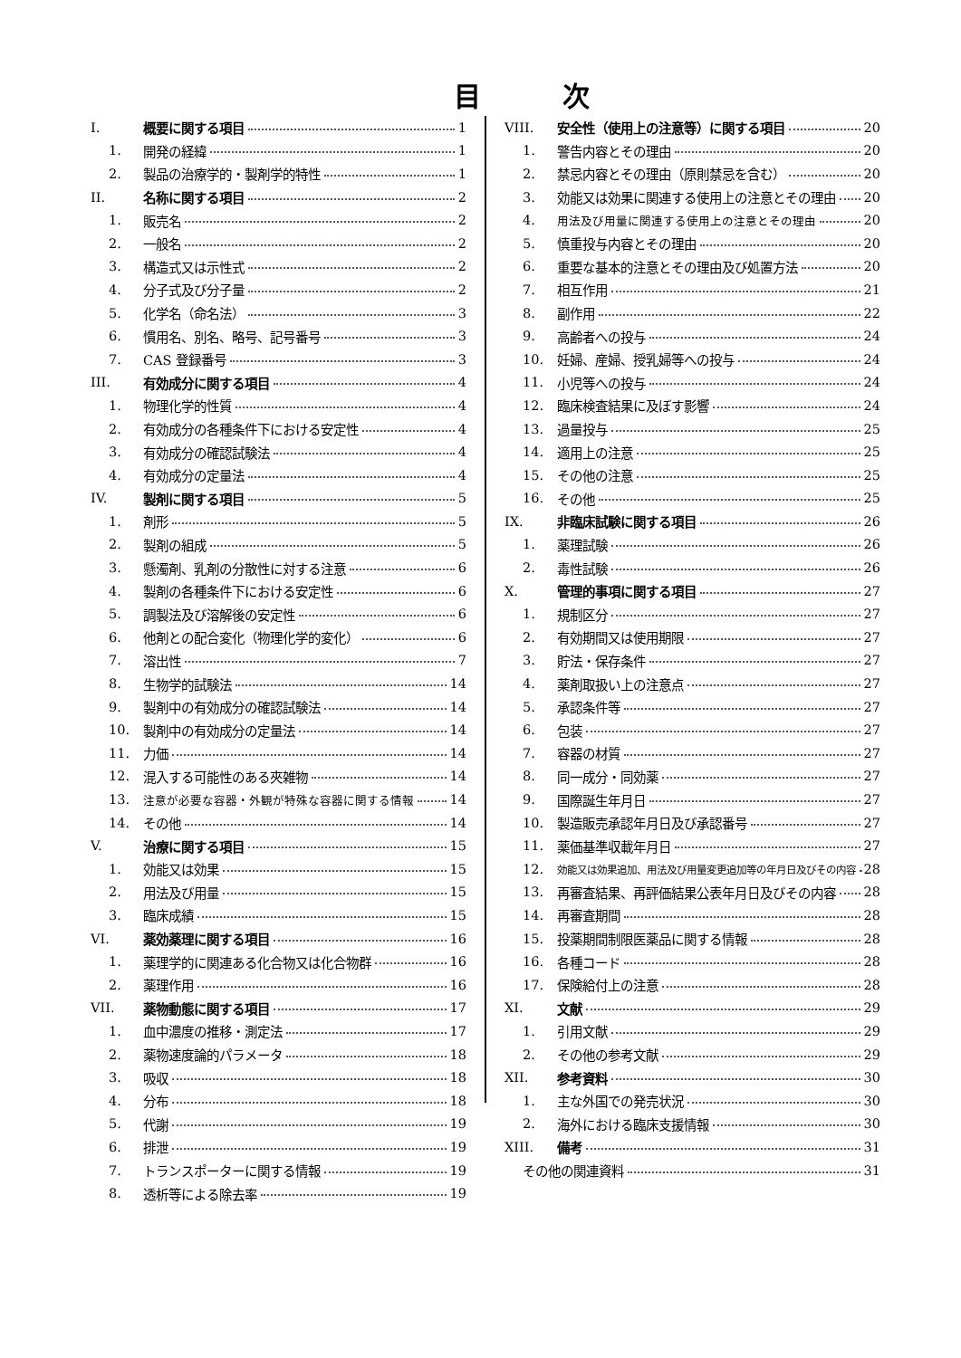目次
I. 概要に関する項目 1
1. 開発の経緯 1
2. 製品の治療学的・製剤学的特性 1
II. 名称に関する項目 2
1. 販売名 2
2. 一般名 2
3. 構造式又は示性式 2
4. 分子式及び分子量 2
5. 化学名（命名法） 3
6. 慣用名、別名、略号、記号番号 3
7. CAS 登録番号 3
III. 有効成分に関する項目 4
1. 物理化学的性質 4
2. 有効成分の各種条件下における安定性 4
3. 有効成分の確認試験法 4
4. 有効成分の定量法 4
IV. 製剤に関する項目 5
1. 剤形 5
2. 製剤の組成 5
3. 懸濁剤、乳剤の分散性に対する注意 6
4. 製剤の各種条件下における安定性 6
5. 調製法及び溶解後の安定性 6
6. 他剤との配合変化（物理化学的変化） 6
7. 溶出性 7
8. 生物学的試験法 14
9. 製剤中の有効成分の確認試験法 14
10. 製剤中の有効成分の定量法 14
11. 力価 14
12. 混入する可能性のある夾雑物 14
13. 注意が必要な容器・外観が特殊な容器に関する情報 14
14. その他 14
V. 治療に関する項目 15
1. 効能又は効果 15
2. 用法及び用量 15
3. 臨床成績 15
VI. 薬効薬理に関する項目 16
1. 薬理学的に関連ある化合物又は化合物群 16
2. 薬理作用 16
VII. 薬物動態に関する項目 17
1. 血中濃度の推移・測定法 17
2. 薬物速度論的パラメータ 18
3. 吸収 18
4. 分布 18
5. 代謝 19
6. 排泄 19
7. トランスポーターに関する情報 19
8. 透析等による除去率 19
VIII. 安全性（使用上の注意等）に関する項目 20
1. 警告内容とその理由 20
2. 禁忌内容とその理由（原則禁忌を含む） 20
3. 効能又は効果に関連する使用上の注意とその理由 20
4. 用法及び用量に関連する使用上の注意とその理由 20
5. 慎重投与内容とその理由 20
6. 重要な基本的注意とその理由及び処置方法 20
7. 相互作用 21
8. 副作用 22
9. 高齢者への投与 24
10. 妊婦、産婦、授乳婦等への投与 24
11. 小児等への投与 24
12. 臨床検査結果に及ぼす影響 24
13. 過量投与 25
14. 適用上の注意 25
15. その他の注意 25
16. その他 25
IX. 非臨床試験に関する項目 26
1. 薬理試験 26
2. 毒性試験 26
X. 管理的事項に関する項目 27
1. 規制区分 27
2. 有効期間又は使用期限 27
3. 貯法・保存条件 27
4. 薬剤取扱い上の注意点 27
5. 承認条件等 27
6. 包装 27
7. 容器の材質 27
8. 同一成分・同効薬 27
9. 国際誕生年月日 27
10. 製造販売承認年月日及び承認番号 27
11. 薬価基準収載年月日 27
12. 効能又は効果追加、用法及び用量変更追加等の年月日及びその内容 28
13. 再審査結果、再評価結果公表年月日及びその内容 28
14. 再審査期間 28
15. 投薬期間制限医薬品に関する情報 28
16. 各種コード 28
17. 保険給付上の注意 28
XI. 文献 29
1. 引用文献 29
2. その他の参考文献 29
XII. 参考資料 30
1. 主な外国での発売状況 30
2. 海外における臨床支援情報 30
XIII. 備考 31
その他の関連資料 31